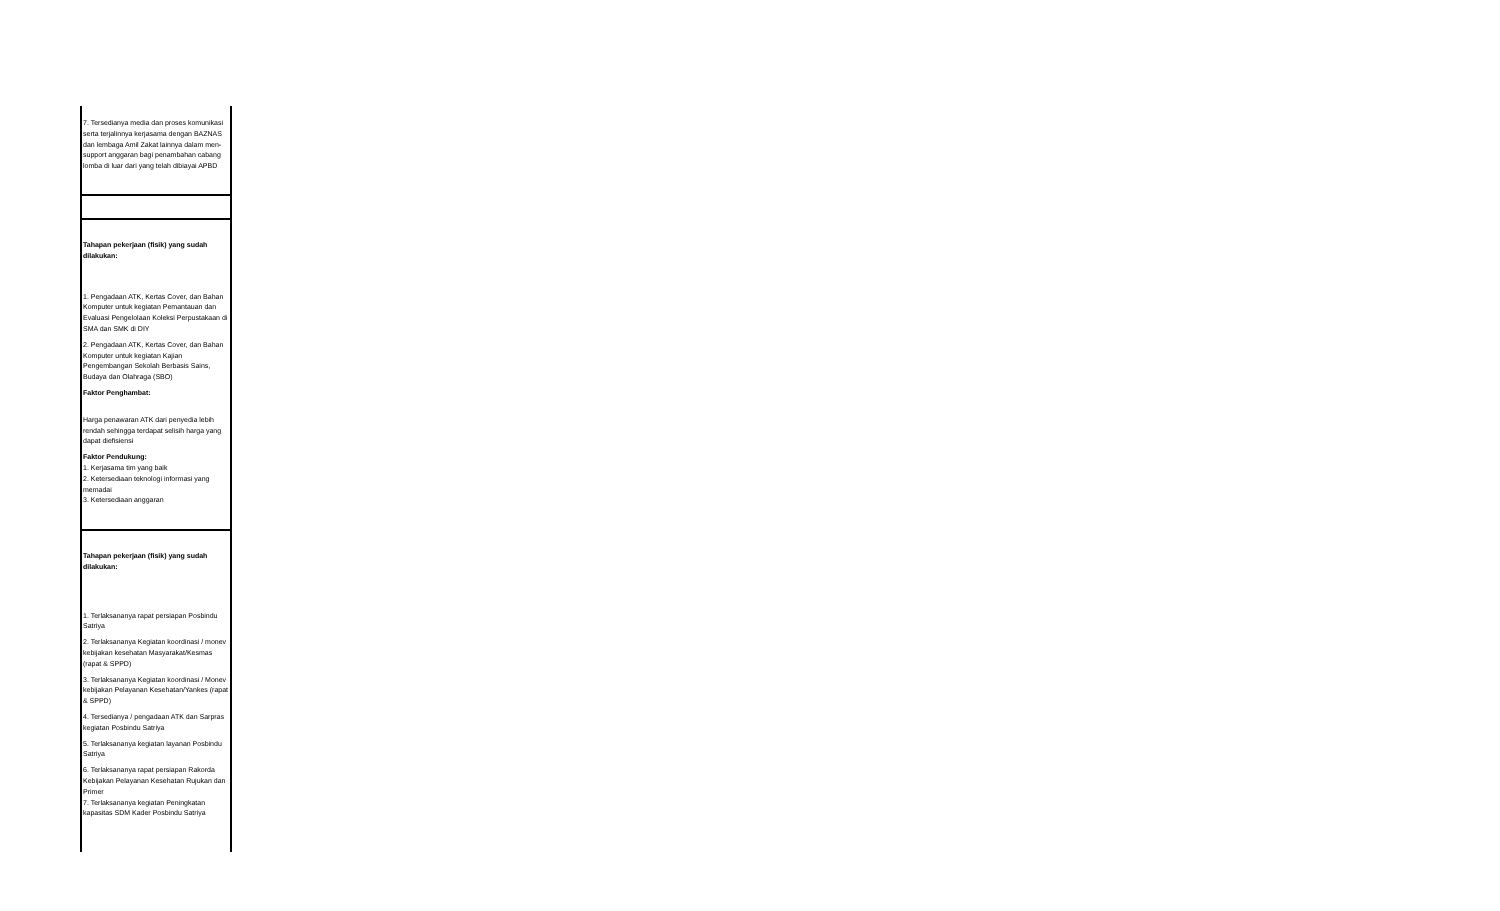| 7. Tersedianya media dan proses komunikasi serta terjalinnya kerjasama dengan BAZNAS dan lembaga Amil Zakat lainnya dalam men-support anggaran bagi penambahan cabang lomba di luar dari yang telah dibiayai APBD |
| Tahapan pekerjaan (fisik) yang sudah dilakukan: 1. Pengadaan ATK, Kertas Cover, dan Bahan Komputer untuk kegiatan Pemantauan dan Evaluasi Pengelolaan Koleksi Perpustakaan di SMA dan SMK di DIY 2. Pengadaan ATK, Kertas Cover, dan Bahan Komputer untuk kegiatan Kajian Pengembangan Sekolah Berbasis Sains, Budaya dan Olahraga (SBO) Faktor Penghambat: Harga penawaran ATK dari penyedia lebih rendah sehingga terdapat selisih harga yang dapat diefisiensi Faktor Pendukung: 1. Kerjasama tim yang baik 2. Ketersediaan teknologi informasi yang memadai 3. Ketersediaan anggaran |
| Tahapan pekerjaan (fisik) yang sudah dilakukan: 1. Terlaksananya rapat persiapan Posbindu Satriya 2. Terlaksananya Kegiatan koordinasi / monev kebijakan kesehatan Masyarakat/Kesmas (rapat & SPPD) 3. Terlaksananya Kegiatan koordinasi / Monev kebijakan Pelayanan Kesehatan/Yankes (rapat & SPPD) 4. Tersedianya / pengadaan ATK dan Sarpras kegiatan Posbindu Satriya 5. Terlaksananya kegiatan layanan Posbindu Satriya 6. Terlaksananya rapat persiapan Rakorda Kebijakan Pelayanan Kesehatan Rujukan dan Primer 7. Terlaksananya kegiatan Peningkatan kapasitas SDM Kader Posbindu Satriya |